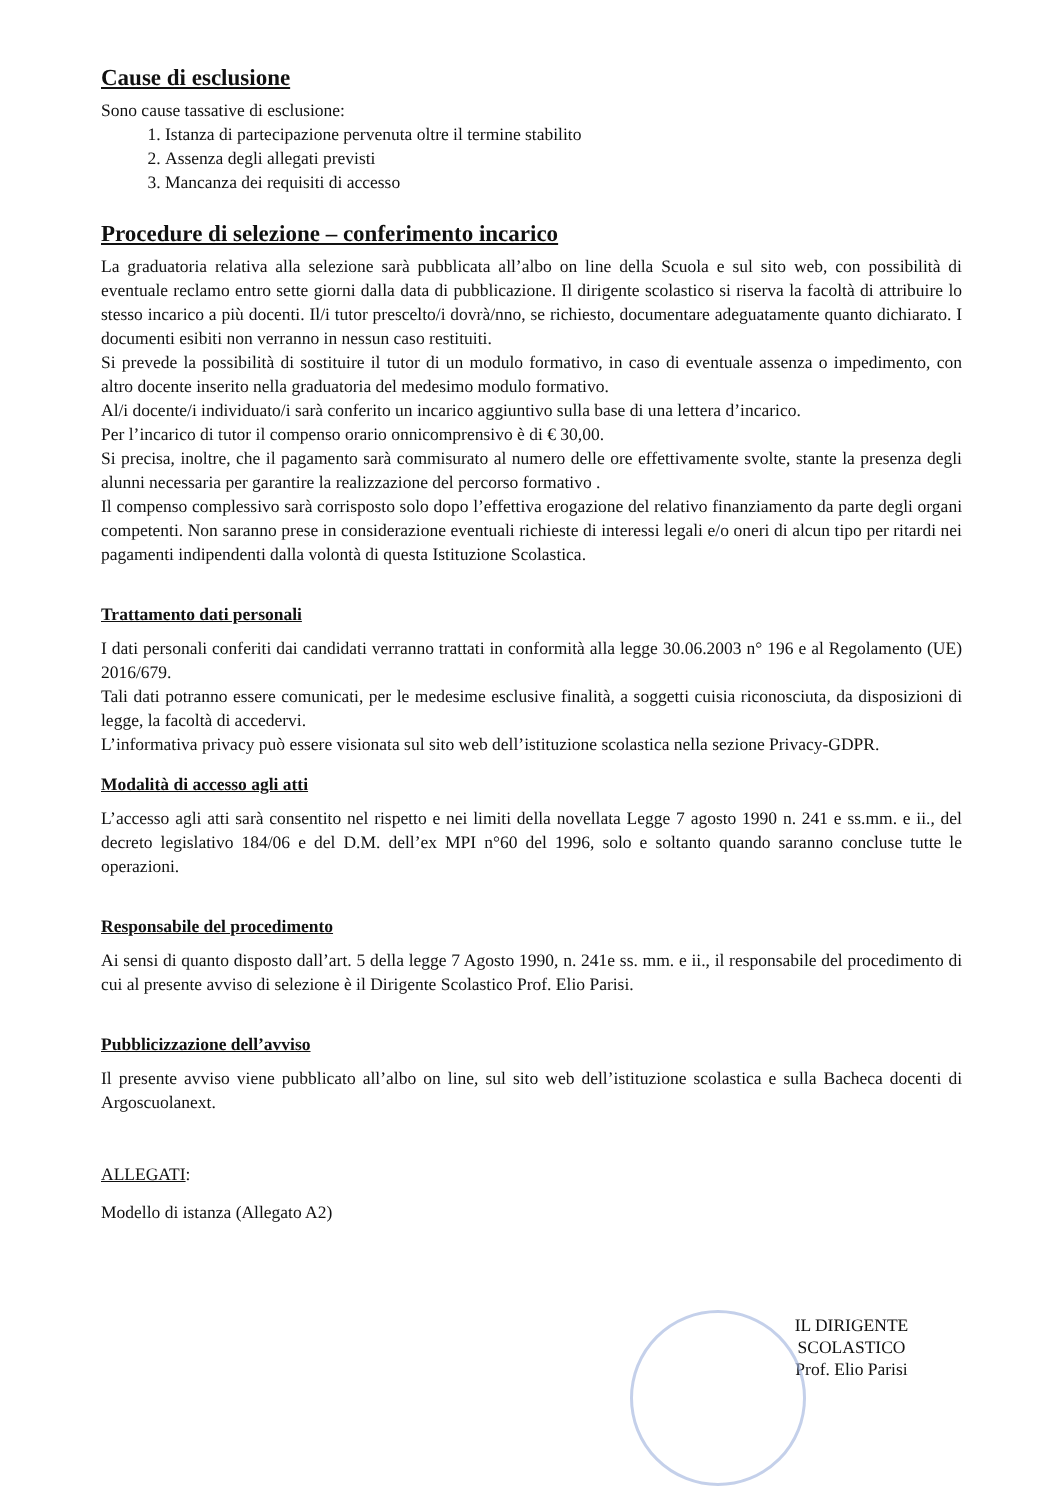Cause di esclusione
Sono cause tassative di esclusione:
1. Istanza di partecipazione pervenuta oltre il termine stabilito
2. Assenza degli allegati previsti
3. Mancanza dei requisiti di accesso
Procedure di selezione – conferimento incarico
La graduatoria relativa alla selezione sarà pubblicata all’albo on line della Scuola e sul sito web, con possibilità di eventuale reclamo entro sette giorni dalla data di pubblicazione. Il dirigente scolastico si riserva la facoltà di attribuire lo stesso incarico a più docenti. Il/i tutor prescelto/i dovrà/nno, se richiesto, documentare adeguatamente quanto dichiarato. I documenti esibiti non verranno in nessun caso restituiti.
Si prevede la possibilità di sostituire il tutor di un modulo formativo, in caso di eventuale assenza o impedimento, con altro docente inserito nella graduatoria del medesimo modulo formativo.
Al/i docente/i individuato/i sarà conferito un incarico aggiuntivo sulla base di una lettera d’incarico.
Per l’incarico di tutor il compenso orario onnicomprensivo è di € 30,00.
Si precisa, inoltre, che il pagamento sarà commisurato al numero delle ore effettivamente svolte, stante la presenza degli alunni necessaria per garantire la realizzazione del percorso formativo .
Il compenso complessivo sarà corrisposto solo dopo l’effettiva erogazione del relativo finanziamento da parte degli organi competenti. Non saranno prese in considerazione eventuali richieste di interessi legali e/o oneri di alcun tipo per ritardi nei pagamenti indipendenti dalla volontà di questa Istituzione Scolastica.
Trattamento dati personali
I dati personali conferiti dai candidati verranno trattati in conformità alla legge 30.06.2003 n° 196 e al Regolamento (UE) 2016/679.
Tali dati potranno essere comunicati, per le medesime esclusive finalità, a soggetti cuisia riconosciuta, da disposizioni di legge, la facoltà di accedervi.
L’informativa privacy può essere visionata sul sito web dell’istituzione scolastica nella sezione Privacy-GDPR.
Modalità di accesso agli atti
L’accesso agli atti sarà consentito nel rispetto e nei limiti della novellata Legge 7 agosto 1990 n. 241 e ss.mm. e ii., del decreto legislativo 184/06 e del D.M. dell’ex MPI n°60 del 1996, solo e soltanto quando saranno concluse tutte le operazioni.
Responsabile del procedimento
Ai sensi di quanto disposto dall’art. 5 della legge 7 Agosto 1990, n. 241e ss. mm. e ii., il responsabile del procedimento di cui al presente avviso di selezione è il Dirigente Scolastico Prof. Elio Parisi.
Pubblicizzazione dell’avviso
Il presente avviso viene pubblicato all’albo on line, sul sito web dell’istituzione scolastica e sulla Bacheca docenti di Argoscuolanext.
ALLEGATI:
Modello di istanza (Allegato A2)
IL DIRIGENTE SCOLASTICO
Prof. Elio Parisi